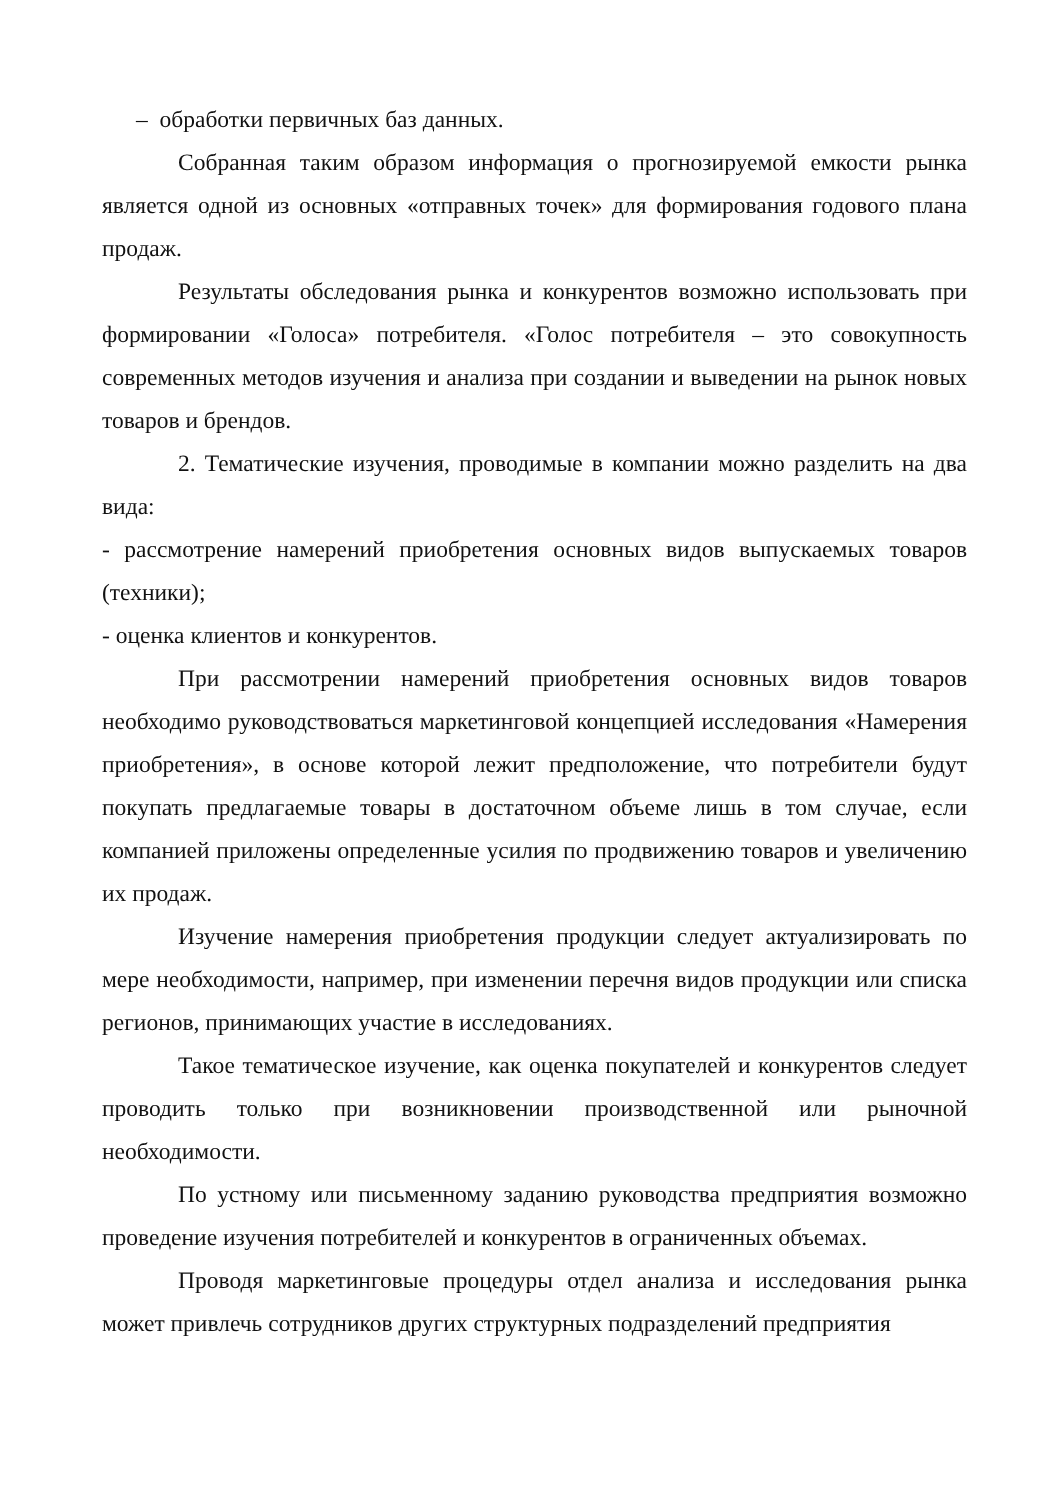– обработки первичных баз данных.
Собранная таким образом информация о прогнозируемой емкости рынка является одной из основных «отправных точек» для формирования годового плана продаж.
Результаты обследования рынка и конкурентов возможно использовать при формировании «Голоса» потребителя. «Голос потребителя – это совокупность современных методов изучения и анализа при создании и выведении на рынок новых товаров и брендов.
2. Тематические изучения, проводимые в компании можно разделить на два вида:
- рассмотрение намерений приобретения основных видов выпускаемых товаров (техники);
- оценка клиентов и конкурентов.
При рассмотрении намерений приобретения основных видов товаров необходимо руководствоваться маркетинговой концепцией исследования «Намерения приобретения», в основе которой лежит предположение, что потребители будут покупать предлагаемые товары в достаточном объеме лишь в том случае, если компанией приложены определенные усилия по продвижению товаров и увеличению их продаж.
Изучение намерения приобретения продукции следует актуализировать по мере необходимости, например, при изменении перечня видов продукции или списка регионов, принимающих участие в исследованиях.
Такое тематическое изучение, как оценка покупателей и конкурентов следует проводить только при возникновении производственной или рыночной необходимости.
По устному или письменному заданию руководства предприятия возможно проведение изучения потребителей и конкурентов в ограниченных объемах.
Проводя маркетинговые процедуры отдел анализа и исследования рынка может привлечь сотрудников других структурных подразделений предприятия